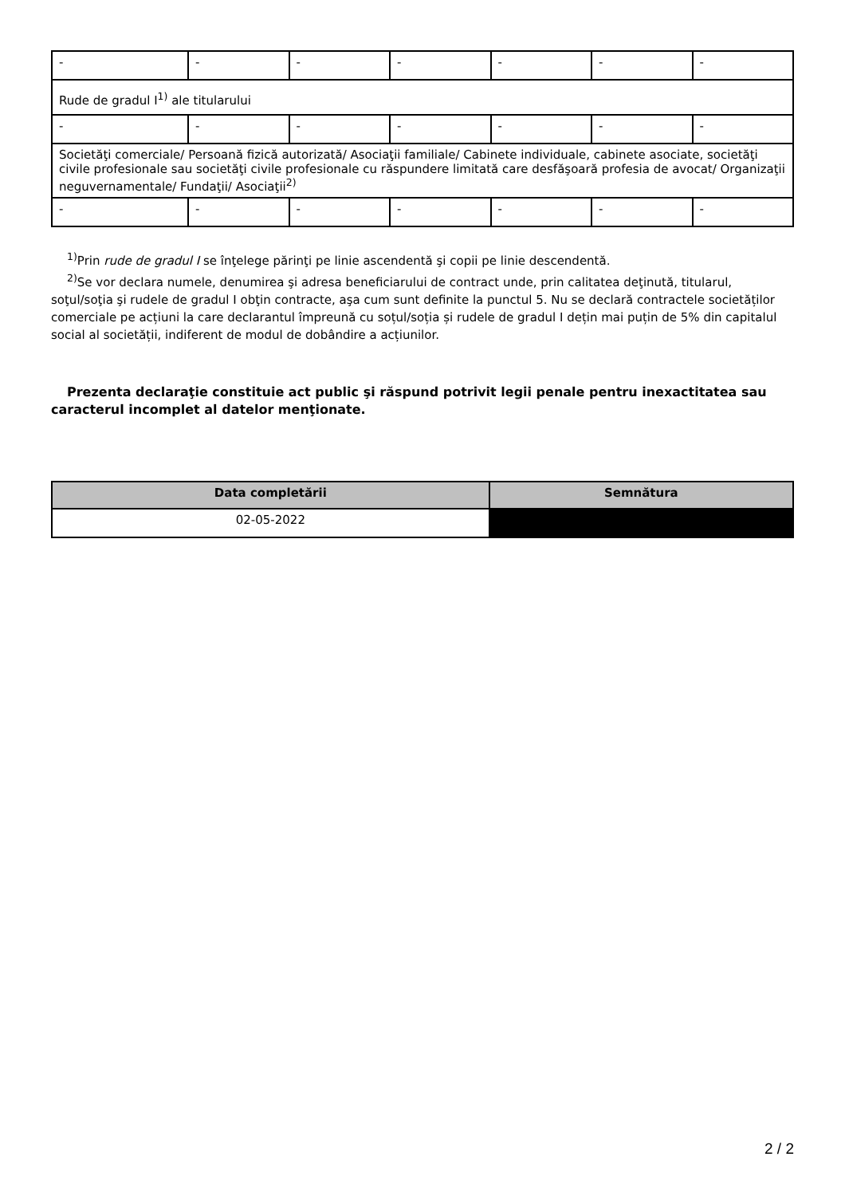| - | - | - | - | - | - | - |
| Rude de gradul I<sup>1)</sup> ale titularului | | | | | | |
| - | - | - | - | - | - | - |
| Societăţi comerciale/ Persoană fizică autorizată/ Asociaţii familiale/ Cabinete individuale, cabinete asociate, societăţi civile profesionale sau societăţi civile profesionale cu răspundere limitată care desfăşoară profesia de avocat/ Organizaţii neguvernamentale/ Fundaţii/ Asociaţii<sup>2)</sup> | | | | | | |
| - | - | - | - | - | - | - |
<sup>1)</sup> Prin rude de gradul I se înţelege părinţi pe linie ascendentă şi copii pe linie descendentă.
<sup>2)</sup> Se vor declara numele, denumirea şi adresa beneficiarului de contract unde, prin calitatea deţinută, titularul, soţul/soţia şi rudele de gradul I obţin contracte, aşa cum sunt definite la punctul 5. Nu se declară contractele societăților comerciale pe acțiuni la care declarantul împreună cu soțul/soția și rudele de gradul I dețin mai puțin de 5% din capitalul social al societății, indiferent de modul de dobândire a acțiunilor.
Prezenta declaraţie constituie act public şi răspund potrivit legii penale pentru inexactitatea sau caracterul incomplet al datelor menţionate.
| Data completării | Semnătura |
| --- | --- |
| 02-05-2022 | |
2 / 2